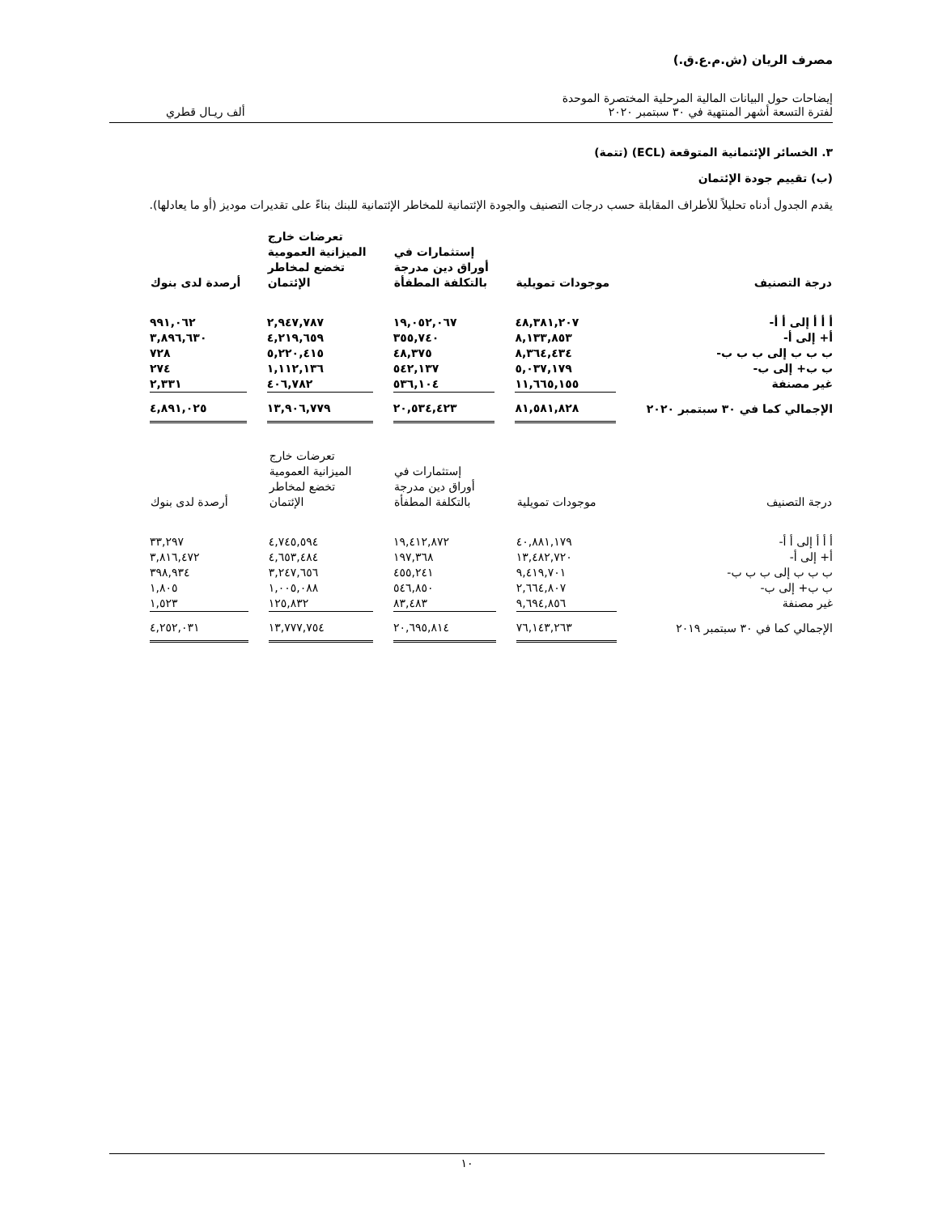مصرف الريان (ش.م.ع.ق.)
إيضاحات حول البيانات المالية المرحلية المختصرة الموحدة
لفترة التسعة أشهر المنتهية في ٣٠ سبتمبر ٢٠٢٠
ألف ريـال قطري
٣. الخسائر الإئتمانية المتوقعة (ECL) (تتمة)
(ب) تقييم جودة الإئتمان
يقدم الجدول أدناه تحليلاً للأطراف المقابلة حسب درجات التصنيف والجودة الإئتمانية للمخاطر الإئتمانية للبنك بناءً على تقديرات موديز (أو ما يعادلها).
| درجة التصنيف | موجودات تمويلية | إستثمارات في أوراق دين مدرجة بالتكلفة المطفأة | تعرضات خارج الميزانية العمومية تخضع لمخاطر الإئتمان | أرصدة لدى بنوك |
| --- | --- | --- | --- | --- |
| أ أ أ إلى أ أ- | ٤٨,٣٨١,٢٠٧ | ١٩,٠٥٢,٠٦٧ | ٢,٩٤٧,٧٨٧ | ٩٩١,٠٦٢ |
| أ+ إلى أ- | ٨,١٣٣,٨٥٣ | ٣٥٥,٧٤٠ | ٤,٢١٩,٦٥٩ | ٣,٨٩٦,٦٣٠ |
| ب ب ب إلى ب ب ب- | ٨,٣٦٤,٤٣٤ | ٤٨,٣٧٥ | ٥,٢٢٠,٤١٥ | ٧٢٨ |
| ب ب+ إلى ب- | ٥,٠٣٧,١٧٩ | ٥٤٢,١٣٧ | ١,١١٢,١٣٦ | ٢٧٤ |
| غير مصنفة | ١١,٦٦٥,١٥٥ | ٥٣٦,١٠٤ | ٤٠٦,٧٨٢ | ٢,٣٣١ |
| الإجمالي كما في ٣٠ سبتمبر ٢٠٢٠ | ٨١,٥٨١,٨٢٨ | ٢٠,٥٣٤,٤٢٣ | ١٣,٩٠٦,٧٧٩ | ٤,٨٩١,٠٢٥ |
| درجة التصنيف | موجودات تمويلية | إستثمارات في أوراق دين مدرجة بالتكلفة المطفأة | تعرضات خارج الميزانية العمومية تخضع لمخاطر الإئتمان | أرصدة لدى بنوك |
| --- | --- | --- | --- | --- |
| أ أ أ إلى أ أ- | ٤٠,٨٨١,١٧٩ | ١٩,٤١٢,٨٧٢ | ٤,٧٤٥,٥٩٤ | ٣٣,٢٩٧ |
| أ+ إلى أ- | ١٣,٤٨٢,٧٢٠ | ١٩٧,٣٦٨ | ٤,٦٥٣,٤٨٤ | ٣,٨١٦,٤٧٢ |
| ب ب ب إلى ب ب ب- | ٩,٤١٩,٧٠١ | ٤٥٥,٢٤١ | ٣,٢٤٧,٦٥٦ | ٣٩٨,٩٣٤ |
| ب ب+ إلى ب- | ٢,٦٦٤,٨٠٧ | ٥٤٦,٨٥٠ | ١,٠٠٥,٠٨٨ | ١,٨٠٥ |
| غير مصنفة | ٩,٦٩٤,٨٥٦ | ٨٣,٤٨٣ | ١٢٥,٨٣٢ | ١,٥٢٣ |
| الإجمالي كما في ٣٠ سبتمبر ٢٠١٩ | ٧٦,١٤٣,٢٦٣ | ٢٠,٦٩٥,٨١٤ | ١٣,٧٧٧,٧٥٤ | ٤,٢٥٢,٠٣١ |
١٠